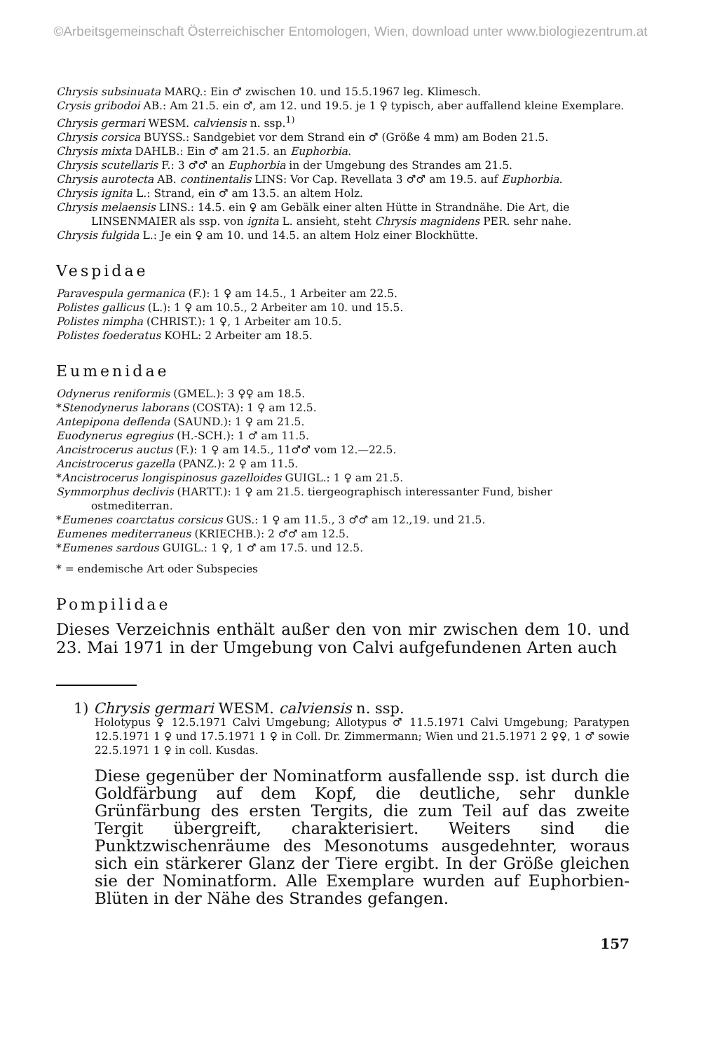©Arbeitsgemeinschaft Österreichischer Entomologen, Wien, download unter www.biologiezentrum.at
Chrysis subsinuata MARQ.: Ein ♂ zwischen 10. und 15.5.1967 leg. Klimesch.
Crysis gribodoi AB.: Am 21.5. ein ♂, am 12. und 19.5. je 1 ♀ typisch, aber auffallend kleine Exemplare.
Chrysis germari WESM. calviensis n. ssp.<sup>1)</sup>
Chrysis corsica BUYSS.: Sandgebiet vor dem Strand ein ♂ (Größe 4 mm) am Boden 21.5.
Chrysis mixta DAHLB.: Ein ♂ am 21.5. an Euphorbia.
Chrysis scutellaris F.: 3 ♂♂ an Euphorbia in der Umgebung des Strandes am 21.5.
Chrysis aurotecta AB. continentalis LINS: Vor Cap. Revellata 3 ♂♂ am 19.5. auf Euphorbia.
Chrysis ignita L.: Strand, ein ♂ am 13.5. an altem Holz.
Chrysis melaensis LINS.: 14.5. ein ♀ am Gebälk einer alten Hütte in Strandnähe. Die Art, die LINSENMAIER als ssp. von ignita L. ansieht, steht Chrysis magnidens PER. sehr nahe.
Chrysis fulgida L.: Je ein ♀ am 10. und 14.5. an altem Holz einer Blockhütte.
Vespidae
Paravespula germanica (F.): 1 ♀ am 14.5., 1 Arbeiter am 22.5.
Polistes gallicus (L.): 1 ♀ am 10.5., 2 Arbeiter am 10. und 15.5.
Polistes nimpha (CHRIST.): 1 ♀, 1 Arbeiter am 10.5.
Polistes foederatus KOHL: 2 Arbeiter am 18.5.
Eumenidae
Odynerus reniformis (GMEL.): 3 ♀♀ am 18.5.
*Stenodynerus laborans (COSTA): 1 ♀ am 12.5.
Antepipona deflenda (SAUND.): 1 ♀ am 21.5.
Euodynerus egregius (H.-SCH.): 1 ♂ am 11.5.
Ancistrocerus auctus (F.): 1 ♀ am 14.5., 11♂♂ vom 12.—22.5.
Ancistrocerus gazella (PANZ.): 2 ♀ am 11.5.
*Ancistrocerus longispinosus gazelloides GUIGL.: 1 ♀ am 21.5.
Symmorphus declivis (HARTT.): 1 ♀ am 21.5. tiergeographisch interessanter Fund, bisher ostmediterran.
*Eumenes coarctatus corsicus GUS.: 1 ♀ am 11.5., 3 ♂♂ am 12.,19. und 21.5.
Eumenes mediterraneus (KRIECHB.): 2 ♂♂ am 12.5.
*Eumenes sardous GUIGL.: 1 ♀, 1 ♂ am 17.5. und 12.5.
* = endemische Art oder Subspecies
Pompilidae
Dieses Verzeichnis enthält außer den von mir zwischen dem 10. und 23. Mai 1971 in der Umgebung von Calvi aufgefundenen Arten auch
1) Chrysis germari WESM. calviensis n. ssp.
Holotypus ♀ 12.5.1971 Calvi Umgebung; Allotypus ♂ 11.5.1971 Calvi Umgebung; Paratypen 12.5.1971 1 ♀ und 17.5.1971 1 ♀ in Coll. Dr. Zimmermann; Wien und 21.5.1971 2 ♀♀, 1 ♂ sowie 22.5.1971 1 ♀ in coll. Kusdas.
Diese gegenüber der Nominatform ausfallende ssp. ist durch die Goldfärbung auf dem Kopf, die deutliche, sehr dunkle Grünfärbung des ersten Tergits, die zum Teil auf das zweite Tergit übergreift, charakterisiert. Weiters sind die Punktzwischenräume des Mesonotums ausgedehnter, woraus sich ein stärkerer Glanz der Tiere ergibt. In der Größe gleichen sie der Nominatform. Alle Exemplare wurden auf Euphorbien-Blüten in der Nähe des Strandes gefangen.
157